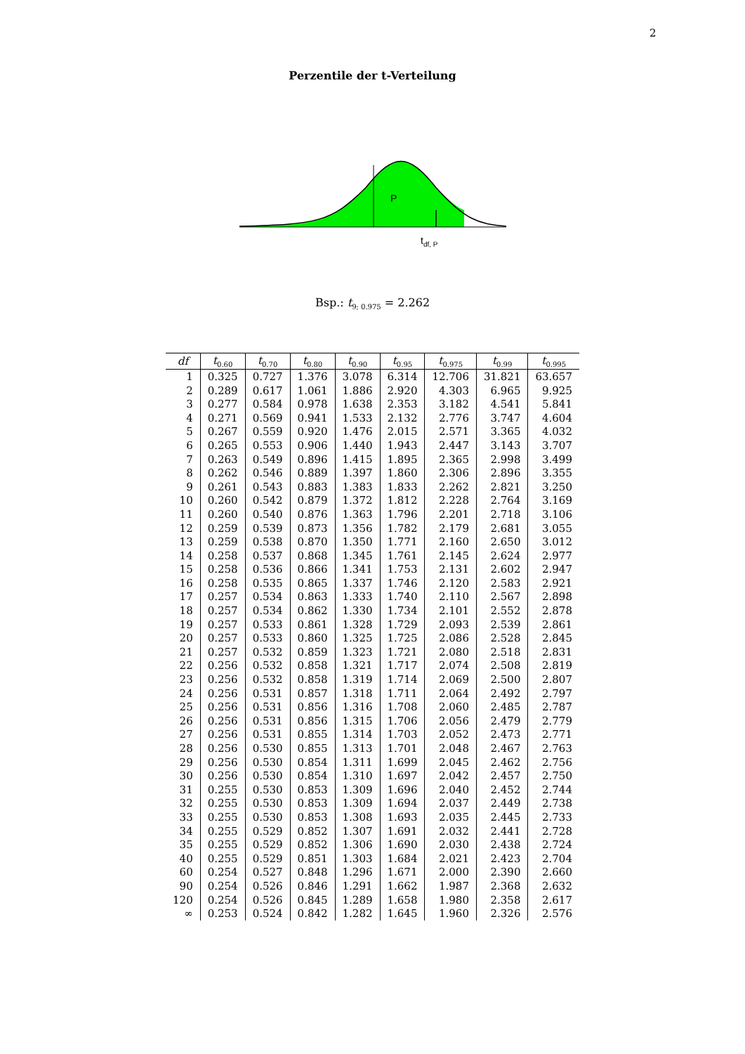2
Perzentile der t-Verteilung
P
tdf, P
Bsp.: t<sub>9; 0.975</sub> = 2.262
| df | t<sub>0.60</sub> | t<sub>0.70</sub> | t<sub>0.80</sub> | t<sub>0.90</sub> | t<sub>0.95</sub> | t<sub>0.975</sub> | t<sub>0.99</sub> | t<sub>0.995</sub> |
| --- | --- | --- | --- | --- | --- | --- | --- | --- |
| 1 | 0.325 | 0.727 | 1.376 | 3.078 | 6.314 | 12.706 | 31.821 | 63.657 |
| 2 | 0.289 | 0.617 | 1.061 | 1.886 | 2.920 | 4.303 | 6.965 | 9.925 |
| 3 | 0.277 | 0.584 | 0.978 | 1.638 | 2.353 | 3.182 | 4.541 | 5.841 |
| 4 | 0.271 | 0.569 | 0.941 | 1.533 | 2.132 | 2.776 | 3.747 | 4.604 |
| 5 | 0.267 | 0.559 | 0.920 | 1.476 | 2.015 | 2.571 | 3.365 | 4.032 |
| 6 | 0.265 | 0.553 | 0.906 | 1.440 | 1.943 | 2.447 | 3.143 | 3.707 |
| 7 | 0.263 | 0.549 | 0.896 | 1.415 | 1.895 | 2.365 | 2.998 | 3.499 |
| 8 | 0.262 | 0.546 | 0.889 | 1.397 | 1.860 | 2.306 | 2.896 | 3.355 |
| 9 | 0.261 | 0.543 | 0.883 | 1.383 | 1.833 | 2.262 | 2.821 | 3.250 |
| 10 | 0.260 | 0.542 | 0.879 | 1.372 | 1.812 | 2.228 | 2.764 | 3.169 |
| 11 | 0.260 | 0.540 | 0.876 | 1.363 | 1.796 | 2.201 | 2.718 | 3.106 |
| 12 | 0.259 | 0.539 | 0.873 | 1.356 | 1.782 | 2.179 | 2.681 | 3.055 |
| 13 | 0.259 | 0.538 | 0.870 | 1.350 | 1.771 | 2.160 | 2.650 | 3.012 |
| 14 | 0.258 | 0.537 | 0.868 | 1.345 | 1.761 | 2.145 | 2.624 | 2.977 |
| 15 | 0.258 | 0.536 | 0.866 | 1.341 | 1.753 | 2.131 | 2.602 | 2.947 |
| 16 | 0.258 | 0.535 | 0.865 | 1.337 | 1.746 | 2.120 | 2.583 | 2.921 |
| 17 | 0.257 | 0.534 | 0.863 | 1.333 | 1.740 | 2.110 | 2.567 | 2.898 |
| 18 | 0.257 | 0.534 | 0.862 | 1.330 | 1.734 | 2.101 | 2.552 | 2.878 |
| 19 | 0.257 | 0.533 | 0.861 | 1.328 | 1.729 | 2.093 | 2.539 | 2.861 |
| 20 | 0.257 | 0.533 | 0.860 | 1.325 | 1.725 | 2.086 | 2.528 | 2.845 |
| 21 | 0.257 | 0.532 | 0.859 | 1.323 | 1.721 | 2.080 | 2.518 | 2.831 |
| 22 | 0.256 | 0.532 | 0.858 | 1.321 | 1.717 | 2.074 | 2.508 | 2.819 |
| 23 | 0.256 | 0.532 | 0.858 | 1.319 | 1.714 | 2.069 | 2.500 | 2.807 |
| 24 | 0.256 | 0.531 | 0.857 | 1.318 | 1.711 | 2.064 | 2.492 | 2.797 |
| 25 | 0.256 | 0.531 | 0.856 | 1.316 | 1.708 | 2.060 | 2.485 | 2.787 |
| 26 | 0.256 | 0.531 | 0.856 | 1.315 | 1.706 | 2.056 | 2.479 | 2.779 |
| 27 | 0.256 | 0.531 | 0.855 | 1.314 | 1.703 | 2.052 | 2.473 | 2.771 |
| 28 | 0.256 | 0.530 | 0.855 | 1.313 | 1.701 | 2.048 | 2.467 | 2.763 |
| 29 | 0.256 | 0.530 | 0.854 | 1.311 | 1.699 | 2.045 | 2.462 | 2.756 |
| 30 | 0.256 | 0.530 | 0.854 | 1.310 | 1.697 | 2.042 | 2.457 | 2.750 |
| 31 | 0.255 | 0.530 | 0.853 | 1.309 | 1.696 | 2.040 | 2.452 | 2.744 |
| 32 | 0.255 | 0.530 | 0.853 | 1.309 | 1.694 | 2.037 | 2.449 | 2.738 |
| 33 | 0.255 | 0.530 | 0.853 | 1.308 | 1.693 | 2.035 | 2.445 | 2.733 |
| 34 | 0.255 | 0.529 | 0.852 | 1.307 | 1.691 | 2.032 | 2.441 | 2.728 |
| 35 | 0.255 | 0.529 | 0.852 | 1.306 | 1.690 | 2.030 | 2.438 | 2.724 |
| 40 | 0.255 | 0.529 | 0.851 | 1.303 | 1.684 | 2.021 | 2.423 | 2.704 |
| 60 | 0.254 | 0.527 | 0.848 | 1.296 | 1.671 | 2.000 | 2.390 | 2.660 |
| 90 | 0.254 | 0.526 | 0.846 | 1.291 | 1.662 | 1.987 | 2.368 | 2.632 |
| 120 | 0.254 | 0.526 | 0.845 | 1.289 | 1.658 | 1.980 | 2.358 | 2.617 |
| ∞ | 0.253 | 0.524 | 0.842 | 1.282 | 1.645 | 1.960 | 2.326 | 2.576 |